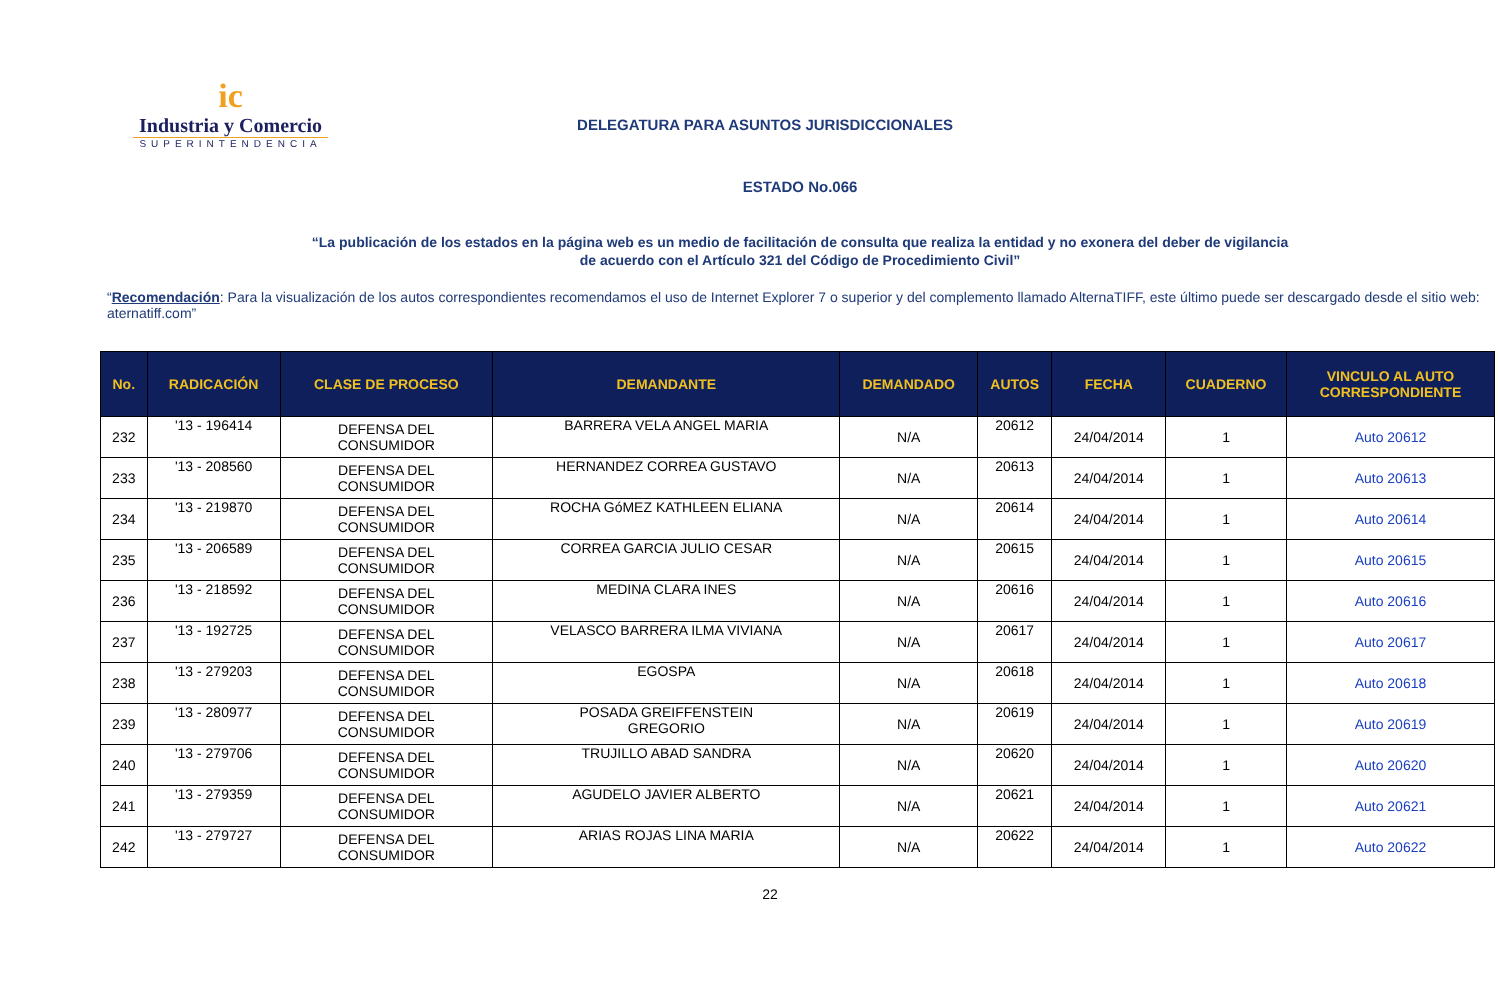ic
Industria y Comercio
SUPERINTENDENCIA
DELEGATURA PARA ASUNTOS JURISDICCIONALES
ESTADO No.066
“La publicación de los estados en la página web es un medio de facilitación de consulta que realiza la entidad y no exonera del deber de vigilancia
de acuerdo con el Artículo 321 del Código de Procedimiento Civil”
“Recomendación: Para la visualización de los autos correspondientes recomendamos el uso de Internet Explorer 7 o superior y del complemento llamado AlternaTIFF, este último puede ser descargado desde el sitio web: aternatiff.com”
| No. | RADICACIÓN | CLASE DE PROCESO | DEMANDANTE | DEMANDADO | AUTOS | FECHA | CUADERNO | VINCULO AL AUTO CORRESPONDIENTE |
| --- | --- | --- | --- | --- | --- | --- | --- | --- |
| 232 | '13 - 196414 | DEFENSA DEL CONSUMIDOR | BARRERA VELA ANGEL MARIA | N/A | 20612 | 24/04/2014 | 1 | Auto 20612 |
| 233 | '13 - 208560 | DEFENSA DEL CONSUMIDOR | HERNANDEZ CORREA GUSTAVO | N/A | 20613 | 24/04/2014 | 1 | Auto 20613 |
| 234 | '13 - 219870 | DEFENSA DEL CONSUMIDOR | ROCHA GóMEZ KATHLEEN ELIANA | N/A | 20614 | 24/04/2014 | 1 | Auto 20614 |
| 235 | '13 - 206589 | DEFENSA DEL CONSUMIDOR | CORREA GARCIA JULIO CESAR | N/A | 20615 | 24/04/2014 | 1 | Auto 20615 |
| 236 | '13 - 218592 | DEFENSA DEL CONSUMIDOR | MEDINA CLARA INES | N/A | 20616 | 24/04/2014 | 1 | Auto 20616 |
| 237 | '13 - 192725 | DEFENSA DEL CONSUMIDOR | VELASCO BARRERA ILMA VIVIANA | N/A | 20617 | 24/04/2014 | 1 | Auto 20617 |
| 238 | '13 - 279203 | DEFENSA DEL CONSUMIDOR | EGOSPA | N/A | 20618 | 24/04/2014 | 1 | Auto 20618 |
| 239 | '13 - 280977 | DEFENSA DEL CONSUMIDOR | POSADA GREIFFENSTEIN GREGORIO | N/A | 20619 | 24/04/2014 | 1 | Auto 20619 |
| 240 | '13 - 279706 | DEFENSA DEL CONSUMIDOR | TRUJILLO ABAD SANDRA | N/A | 20620 | 24/04/2014 | 1 | Auto 20620 |
| 241 | '13 - 279359 | DEFENSA DEL CONSUMIDOR | AGUDELO JAVIER ALBERTO | N/A | 20621 | 24/04/2014 | 1 | Auto 20621 |
| 242 | '13 - 279727 | DEFENSA DEL CONSUMIDOR | ARIAS ROJAS LINA MARIA | N/A | 20622 | 24/04/2014 | 1 | Auto 20622 |
22